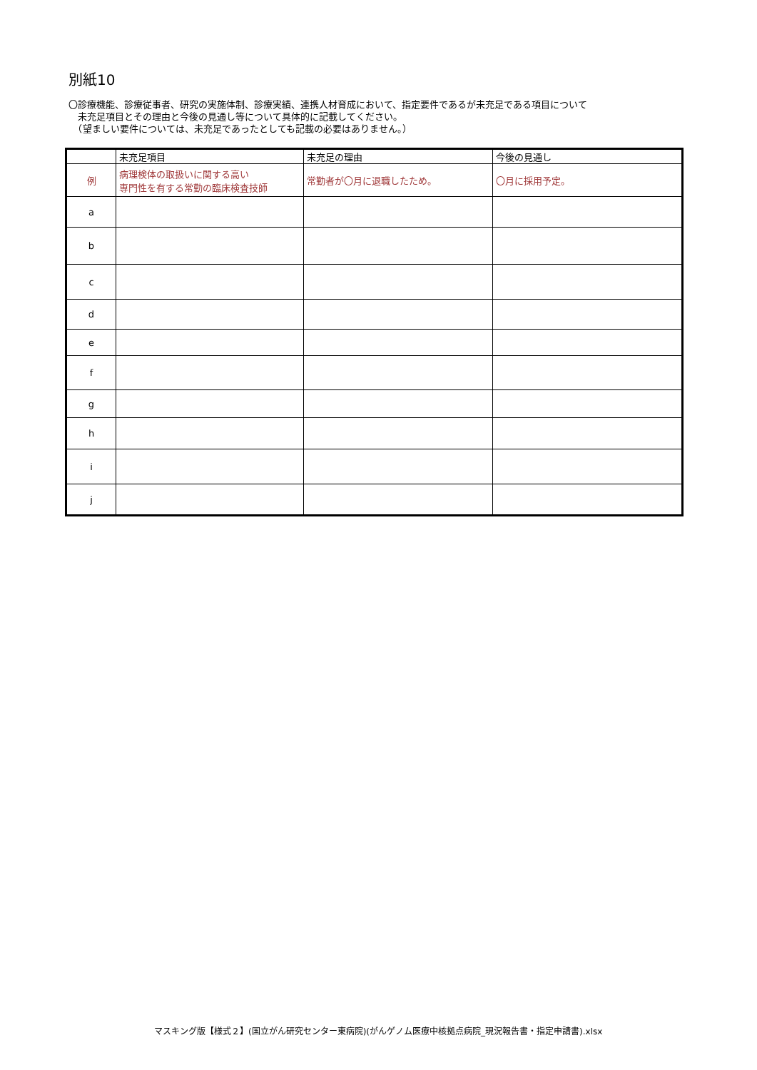別紙10
〇診療機能、診療従事者、研究の実施体制、診療実績、連携人材育成において、指定要件であるが未充足である項目について
　未充足項目とその理由と今後の見通し等について具体的に記載してください。
　（望ましい要件については、未充足であったとしても記載の必要はありません。）
| | 未充足項目 | 未充足の理由 | 今後の見通し |
| --- | --- | --- | --- |
| 例 | 病理検体の取扱いに関する高い 専門性を有する常勤の臨床検査技師 | 常勤者が〇月に退職したため。 | 〇月に採用予定。 |
| a | | | |
| b | | | |
| c | | | |
| d | | | |
| e | | | |
| f | | | |
| g | | | |
| h | | | |
| i | | | |
| j | | | |
マスキング版【様式２】(国立がん研究センター東病院)(がんゲノム医療中核拠点病院_現況報告書・指定申請書).xlsx